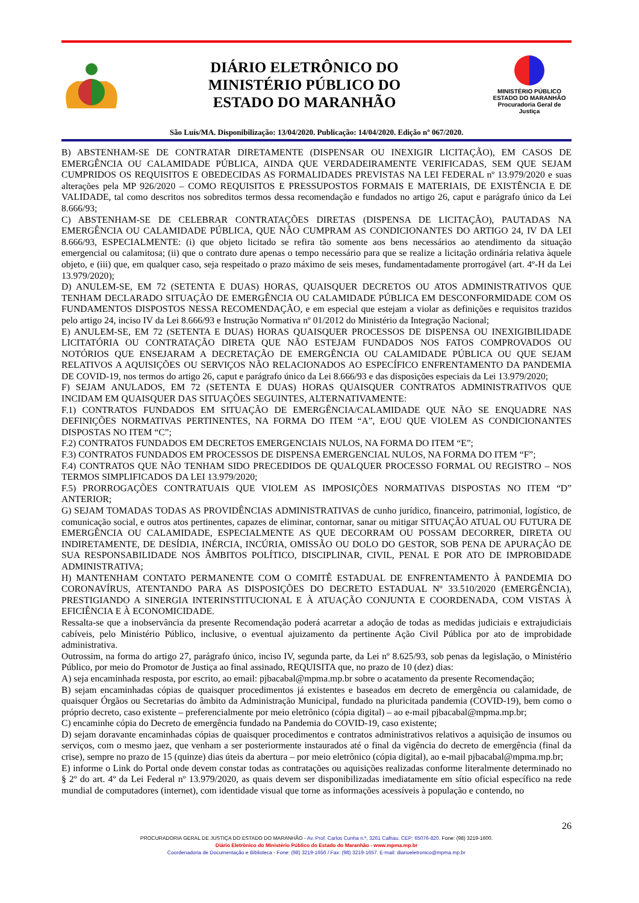DIÁRIO ELETRÔNICO DO
MINISTÉRIO PÚBLICO DO
ESTADO DO MARANHÃO
MINISTÉRIO PÚBLICO
ESTADO DO MARANHÃO
Procuradoria Geral de Justiça
São Luís/MA. Disponibilização: 13/04/2020. Publicação: 14/04/2020. Edição nº 067/2020.
B) ABSTENHAM-SE DE CONTRATAR DIRETAMENTE (DISPENSAR OU INEXIGIR LICITAÇÃO), EM CASOS DE EMERGÊNCIA OU CALAMIDADE PÚBLICA, AINDA QUE VERDADEIRAMENTE VERIFICADAS, SEM QUE SEJAM CUMPRIDOS OS REQUISITOS E OBEDECIDAS AS FORMALIDADES PREVISTAS NA LEI FEDERAL nº 13.979/2020 e suas alterações pela MP 926/2020 – COMO REQUISITOS E PRESSUPOSTOS FORMAIS E MATERIAIS, DE EXISTÊNCIA E DE VALIDADE, tal como descritos nos sobreditos termos dessa recomendação e fundados no artigo 26, caput e parágrafo único da Lei 8.666/93;
C) ABSTENHAM-SE DE CELEBRAR CONTRATAÇÕES DIRETAS (DISPENSA DE LICITAÇÃO), PAUTADAS NA EMERGÊNCIA OU CALAMIDADE PÚBLICA, QUE NÃO CUMPRAM AS CONDICIONANTES DO ARTIGO 24, IV DA LEI 8.666/93, ESPECIALMENTE: (i) que objeto licitado se refira tão somente aos bens necessários ao atendimento da situação emergencial ou calamitosa; (ii) que o contrato dure apenas o tempo necessário para que se realize a licitação ordinária relativa àquele objeto, e (iii) que, em qualquer caso, seja respeitado o prazo máximo de seis meses, fundamentadamente prorrogável (art. 4º-H da Lei 13.979/2020);
D) ANULEM-SE, EM 72 (SETENTA E DUAS) HORAS, QUAISQUER DECRETOS OU ATOS ADMINISTRATIVOS QUE TENHAM DECLARADO SITUAÇÃO DE EMERGÊNCIA OU CALAMIDADE PÚBLICA EM DESCONFORMIDADE COM OS FUNDAMENTOS DISPOSTOS NESSA RECOMENDAÇÃO, e em especial que estejam a violar as definições e requisitos trazidos pelo artigo 24, inciso IV da Lei 8.666/93 e Instrução Normativa nº 01/2012 do Ministério da Integração Nacional;
E) ANULEM-SE, EM 72 (SETENTA E DUAS) HORAS QUAISQUER PROCESSOS DE DISPENSA OU INEXIGIBILIDADE LICITATÓRIA OU CONTRATAÇÃO DIRETA QUE NÃO ESTEJAM FUNDADOS NOS FATOS COMPROVADOS OU NOTÓRIOS QUE ENSEJARAM A DECRETAÇÃO DE EMERGÊNCIA OU CALAMIDADE PÚBLICA OU QUE SEJAM RELATIVOS A AQUISIÇÕES OU SERVIÇOS NÃO RELACIONADOS AO ESPECÍFICO ENFRENTAMENTO DA PANDEMIA DE COVID-19, nos termos do artigo 26, caput e parágrafo único da Lei 8.666/93 e das disposições especiais da Lei 13.979/2020;
F) SEJAM ANULADOS, EM 72 (SETENTA E DUAS) HORAS QUAISQUER CONTRATOS ADMINISTRATIVOS QUE INCIDAM EM QUAISQUER DAS SITUAÇÕES SEGUINTES, ALTERNATIVAMENTE:
F.1) CONTRATOS FUNDADOS EM SITUAÇÃO DE EMERGÊNCIA/CALAMIDADE QUE NÃO SE ENQUADRE NAS DEFINIÇÕES NORMATIVAS PERTINENTES, NA FORMA DO ITEM “A”, E/OU QUE VIOLEM AS CONDICIONANTES DISPOSTAS NO ITEM “C”;
F.2) CONTRATOS FUNDADOS EM DECRETOS EMERGENCIAIS NULOS, NA FORMA DO ITEM “E”;
F.3) CONTRATOS FUNDADOS EM PROCESSOS DE DISPENSA EMERGENCIAL NULOS, NA FORMA DO ITEM “F”;
F.4) CONTRATOS QUE NÃO TENHAM SIDO PRECEDIDOS DE QUALQUER PROCESSO FORMAL OU REGISTRO – NOS TERMOS SIMPLIFICADOS DA LEI 13.979/2020;
F.5) PRORROGAÇÕES CONTRATUAIS QUE VIOLEM AS IMPOSIÇÕES NORMATIVAS DISPOSTAS NO ITEM “D” ANTERIOR;
G) SEJAM TOMADAS TODAS AS PROVIDÊNCIAS ADMINISTRATIVAS de cunho jurídico, financeiro, patrimonial, logístico, de comunicação social, e outros atos pertinentes, capazes de eliminar, contornar, sanar ou mitigar SITUAÇÃO ATUAL OU FUTURA DE EMERGÊNCIA OU CALAMIDADE, ESPECIALMENTE AS QUE DECORRAM OU POSSAM DECORRER, DIRETA OU INDIRETAMENTE, DE DESÍDIA, INÉRCIA, INCÚRIA, OMISSÃO OU DOLO DO GESTOR, SOB PENA DE APURAÇÃO DE SUA RESPONSABILIDADE NOS ÂMBITOS POLÍTICO, DISCIPLINAR, CIVIL, PENAL E POR ATO DE IMPROBIDADE ADMINISTRATIVA;
H) MANTENHAM CONTATO PERMANENTE COM O COMITÊ ESTADUAL DE ENFRENTAMENTO À PANDEMIA DO CORONAVÍRUS, ATENTANDO PARA AS DISPOSIÇÕES DO DECRETO ESTADUAL Nº 33.510/2020 (EMERGÊNCIA), PRESTIGIANDO A SINERGIA INTERINSTITUCIONAL E À ATUAÇÃO CONJUNTA E COORDENADA, COM VISTAS À EFICIÊNCIA E À ECONOMICIDADE.
Ressalta-se que a inobservância da presente Recomendação poderá acarretar a adoção de todas as medidas judiciais e extrajudiciais cabíveis, pelo Ministério Público, inclusive, o eventual ajuizamento da pertinente Ação Civil Pública por ato de improbidade administrativa.
Outrossim, na forma do artigo 27, parágrafo único, inciso IV, segunda parte, da Lei nº 8.625/93, sob penas da legislação, o Ministério Público, por meio do Promotor de Justiça ao final assinado, REQUISITA que, no prazo de 10 (dez) dias:
A) seja encaminhada resposta, por escrito, ao email: pjbacabal@mpma.mp.br sobre o acatamento da presente Recomendação;
B) sejam encaminhadas cópias de quaisquer procedimentos já existentes e baseados em decreto de emergência ou calamidade, de quaisquer Órgãos ou Secretarias do âmbito da Administração Municipal, fundado na pluricitada pandemia (COVID-19), bem como o próprio decreto, caso existente – preferencialmente por meio eletrônico (cópia digital) – ao e-mail pjbacabal@mpma.mp.br;
C) encaminhe cópia do Decreto de emergência fundado na Pandemia do COVID-19, caso existente;
D) sejam doravante encaminhadas cópias de quaisquer procedimentos e contratos administrativos relativos a aquisição de insumos ou serviços, com o mesmo jaez, que venham a ser posteriormente instaurados até o final da vigência do decreto de emergência (final da crise), sempre no prazo de 15 (quinze) dias úteis da abertura – por meio eletrônico (cópia digital), ao e-mail pjbacabal@mpma.mp.br;
E) informe o Link do Portal onde devem constar todas as contratações ou aquisições realizadas conforme literalmente determinado no § 2º do art. 4º da Lei Federal nº 13.979/2020, as quais devem ser disponibilizadas imediatamente em sítio oficial específico na rede mundial de computadores (internet), com identidade visual que torne as informações acessíveis à população e contendo, no
26
PROCURADORIA GERAL DE JUSTIÇA DO ESTADO DO MARANHÃO - Av. Prof. Carlos Cunha n.º, 3261 Calhau. CEP: 65076-820. Fone: (98) 3219-1600.
Diário Eletrônico do Ministério Público do Estado do Maranhão - www.mpma.mp.br
Coordenadoria de Documentação e Biblioteca - Fone: (98) 3219-1656 / Fax: (98) 3219-1657. E-mail: diarioeletronico@mpma.mp.br